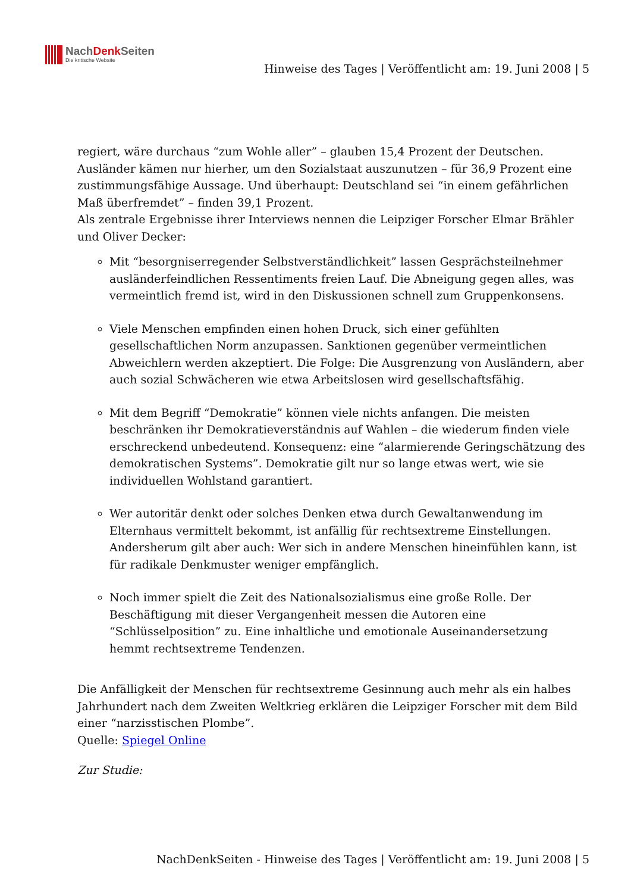NachDenk Seiten
Die kritische Website
Hinweise des Tages | Veröffentlicht am: 19. Juni 2008 | 5
regiert, wäre durchaus “zum Wohle aller” – glauben 15,4 Prozent der Deutschen. Ausländer kämen nur hierher, um den Sozialstaat auszunutzen – für 36,9 Prozent eine zustimmungsfähige Aussage. Und überhaupt: Deutschland sei “in einem gefährlichen Maß überfremdet” – finden 39,1 Prozent.
Als zentrale Ergebnisse ihrer Interviews nennen die Leipziger Forscher Elmar Brähler und Oliver Decker:
Mit “besorgniserregender Selbstverständlichkeit” lassen Gesprächsteilnehmer ausländerfeindlichen Ressentiments freien Lauf. Die Abneigung gegen alles, was vermeintlich fremd ist, wird in den Diskussionen schnell zum Gruppenkonsens.
Viele Menschen empfinden einen hohen Druck, sich einer gefühlten gesellschaftlichen Norm anzupassen. Sanktionen gegenüber vermeintlichen Abweichlern werden akzeptiert. Die Folge: Die Ausgrenzung von Ausländern, aber auch sozial Schwächeren wie etwa Arbeitslosen wird gesellschaftsfähig.
Mit dem Begriff “Demokratie” können viele nichts anfangen. Die meisten beschränken ihr Demokratieverständnis auf Wahlen – die wiederum finden viele erschreckend unbedeutend. Konsequenz: eine “alarmierende Geringschätzung des demokratischen Systems”. Demokratie gilt nur so lange etwas wert, wie sie individuellen Wohlstand garantiert.
Wer autoritär denkt oder solches Denken etwa durch Gewaltanwendung im Elternhaus vermittelt bekommt, ist anfällig für rechtsextreme Einstellungen. Andersherum gilt aber auch: Wer sich in andere Menschen hineinfühlen kann, ist für radikale Denkmuster weniger empfänglich.
Noch immer spielt die Zeit des Nationalsozialismus eine große Rolle. Der Beschäftigung mit dieser Vergangenheit messen die Autoren eine “Schlüsselposition” zu. Eine inhaltliche und emotionale Auseinandersetzung hemmt rechtsextreme Tendenzen.
Die Anfälligkeit der Menschen für rechtsextreme Gesinnung auch mehr als ein halbes Jahrhundert nach dem Zweiten Weltkrieg erklären die Leipziger Forscher mit dem Bild einer “narzisstischen Plombe”.
Quelle: Spiegel Online
Zur Studie:
NachDenkSeiten - Hinweise des Tages | Veröffentlicht am: 19. Juni 2008 | 5